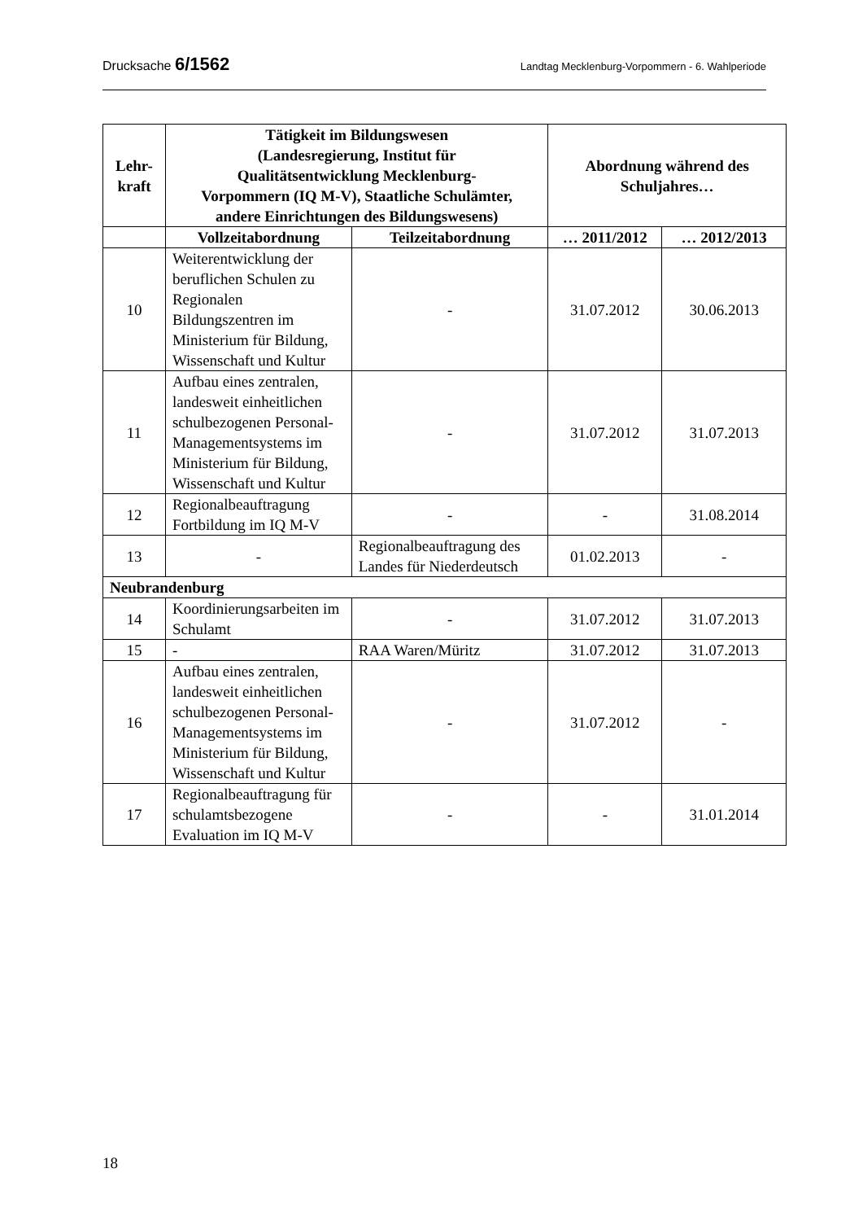Drucksache 6/1562 Landtag Mecklenburg-Vorpommern - 6. Wahlperiode
| Lehr- kraft | Tätigkeit im Bildungswesen (Landesregierung, Institut für Qualitätsentwicklung Mecklenburg- Vorpommern (IQ M-V), Staatliche Schulämter, andere Einrichtungen des Bildungswesens) | | Abordnung während des Schuljahres… | |
| --- | --- | --- | --- | --- |
| | Vollzeitabordnung | Teilzeitabordnung | … 2011/2012 | … 2012/2013 |
| 10 | Weiterentwicklung der beruflichen Schulen zu Regionalen Bildungszentren im Ministerium für Bildung, Wissenschaft und Kultur | - | 31.07.2012 | 30.06.2013 |
| 11 | Aufbau eines zentralen, landesweit einheitlichen schulbezogenen Personal-Managementsystems im Ministerium für Bildung, Wissenschaft und Kultur | - | 31.07.2012 | 31.07.2013 |
| 12 | Regionalbeauftragung Fortbildung im IQ M-V | - | - | 31.08.2014 |
| 13 | - | Regionalbeauftragung des Landes für Niederdeutsch | 01.02.2013 | - |
| Neubrandenburg | | | | |
| 14 | Koordinierungsarbeiten im Schulamt | - | 31.07.2012 | 31.07.2013 |
| 15 | - | RAA Waren/Müritz | 31.07.2012 | 31.07.2013 |
| 16 | Aufbau eines zentralen, landesweit einheitlichen schulbezogenen Personal-Managementsystems im Ministerium für Bildung, Wissenschaft und Kultur | - | 31.07.2012 | - |
| 17 | Regionalbeauftragung für schulamtsbezogene Evaluation im IQ M-V | - | - | 31.01.2014 |
18